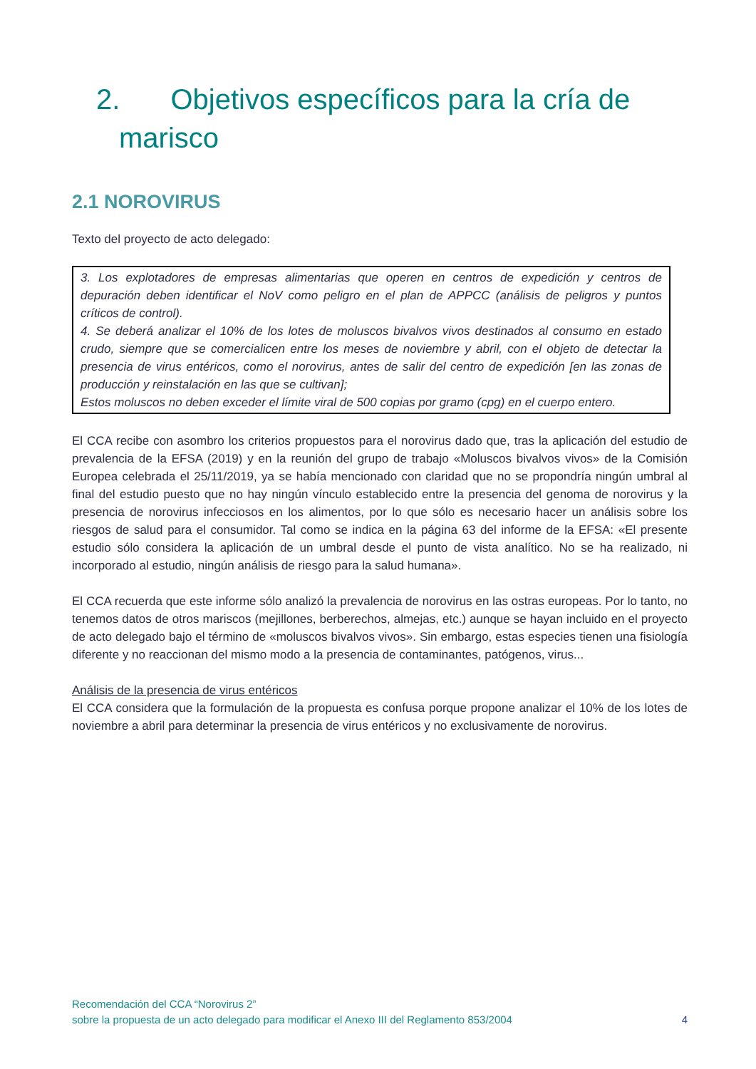2. Objetivos específicos para la cría de
marisco
2.1 NOROVIRUS
Texto del proyecto de acto delegado:
3. Los explotadores de empresas alimentarias que operen en centros de expedición y centros de depuración deben identificar el NoV como peligro en el plan de APPCC (análisis de peligros y puntos críticos de control).
4. Se deberá analizar el 10% de los lotes de moluscos bivalvos vivos destinados al consumo en estado crudo, siempre que se comercialicen entre los meses de noviembre y abril, con el objeto de detectar la presencia de virus entéricos, como el norovirus, antes de salir del centro de expedición [en las zonas de producción y reinstalación en las que se cultivan];
Estos moluscos no deben exceder el límite viral de 500 copias por gramo (cpg) en el cuerpo entero.
El CCA recibe con asombro los criterios propuestos para el norovirus dado que, tras la aplicación del estudio de prevalencia de la EFSA (2019) y en la reunión del grupo de trabajo «Moluscos bivalvos vivos» de la Comisión Europea celebrada el 25/11/2019, ya se había mencionado con claridad que no se propondría ningún umbral al final del estudio puesto que no hay ningún vínculo establecido entre la presencia del genoma de norovirus y la presencia de norovirus infecciosos en los alimentos, por lo que sólo es necesario hacer un análisis sobre los riesgos de salud para el consumidor. Tal como se indica en la página 63 del informe de la EFSA: «El presente estudio sólo considera la aplicación de un umbral desde el punto de vista analítico. No se ha realizado, ni incorporado al estudio, ningún análisis de riesgo para la salud humana».
El CCA recuerda que este informe sólo analizó la prevalencia de norovirus en las ostras europeas. Por lo tanto, no tenemos datos de otros mariscos (mejillones, berberechos, almejas, etc.) aunque se hayan incluido en el proyecto de acto delegado bajo el término de «moluscos bivalvos vivos». Sin embargo, estas especies tienen una fisiología diferente y no reaccionan del mismo modo a la presencia de contaminantes, patógenos, virus...
Análisis de la presencia de virus entéricos
El CCA considera que la formulación de la propuesta es confusa porque propone analizar el 10% de los lotes de noviembre a abril para determinar la presencia de virus entéricos y no exclusivamente de norovirus.
Recomendación del CCA “Norovirus 2”
sobre la propuesta de un acto delegado para modificar el Anexo III del Reglamento 853/2004
4